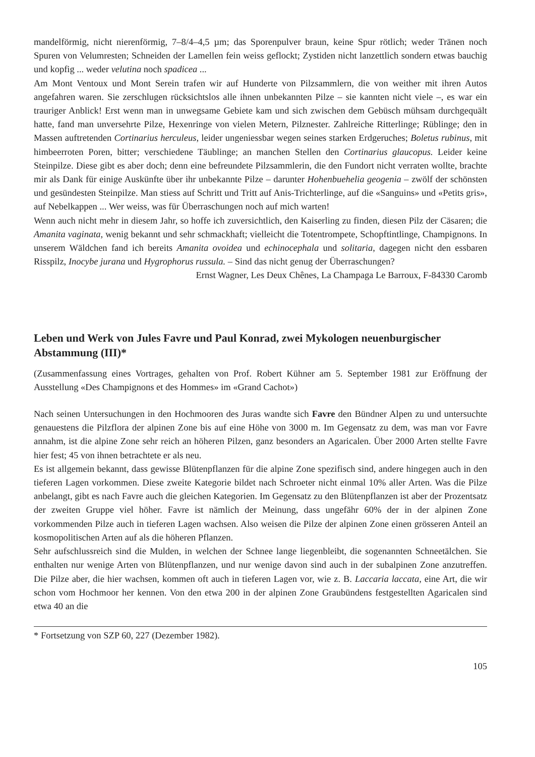mandelförmig, nicht nierenförmig, 7–8/4–4,5 µm; das Sporenpulver braun, keine Spur rötlich; weder Tränen noch Spuren von Velumresten; Schneiden der Lamellen fein weiss geflockt; Zystiden nicht lanzettlich sondern etwas bauchig und kopfig ... weder velutina noch spadicea ...
Am Mont Ventoux und Mont Serein trafen wir auf Hunderte von Pilzsammlern, die von weither mit ihren Autos angefahren waren. Sie zerschlugen rücksichtslos alle ihnen unbekannten Pilze – sie kannten nicht viele –, es war ein trauriger Anblick! Erst wenn man in unwegsame Gebiete kam und sich zwischen dem Gebüsch mühsam durchgequält hatte, fand man unversehrte Pilze, Hexenringe von vielen Metern, Pilznester. Zahlreiche Ritterlinge; Rüblinge; den in Massen auftretenden Cortinarius herculeus, leider ungeniessbar wegen seines starken Erdgeruches; Boletus rubinus, mit himbeerroten Poren, bitter; verschiedene Täublinge; an manchen Stellen den Cortinarius glaucopus. Leider keine Steinpilze. Diese gibt es aber doch; denn eine befreundete Pilzsammlerin, die den Fundort nicht verraten wollte, brachte mir als Dank für einige Auskünfte über ihr unbekannte Pilze – darunter Hohenbuehelia geogenia – zwölf der schönsten und gesündesten Steinpilze. Man stiess auf Schritt und Tritt auf Anis-Trichterlinge, auf die «Sanguins» und «Petits gris», auf Nebelkappen ... Wer weiss, was für Überraschungen noch auf mich warten!
Wenn auch nicht mehr in diesem Jahr, so hoffe ich zuversichtlich, den Kaiserling zu finden, diesen Pilz der Cäsaren; die Amanita vaginata, wenig bekannt und sehr schmackhaft; vielleicht die Totentrompete, Schopftintlinge, Champignons. In unserem Wäldchen fand ich bereits Amanita ovoidea und echinocephala und solitaria, dagegen nicht den essbaren Risspilz, Inocybe jurana und Hygrophorus russula. – Sind das nicht genug der Überraschungen?
Ernst Wagner, Les Deux Chênes, La Champaga Le Barroux, F-84330 Caromb
Leben und Werk von Jules Favre und Paul Konrad, zwei Mykologen neuenburgischer Abstammung (III)*
(Zusammenfassung eines Vortrages, gehalten von Prof. Robert Kühner am 5. September 1981 zur Eröffnung der Ausstellung «Des Champignons et des Hommes» im «Grand Cachot»)
Nach seinen Untersuchungen in den Hochmooren des Juras wandte sich Favre den Bündner Alpen zu und untersuchte genauestens die Pilzflora der alpinen Zone bis auf eine Höhe von 3000 m. Im Gegensatz zu dem, was man vor Favre annahm, ist die alpine Zone sehr reich an höheren Pilzen, ganz besonders an Agaricalen. Über 2000 Arten stellte Favre hier fest; 45 von ihnen betrachtete er als neu.
Es ist allgemein bekannt, dass gewisse Blütenpflanzen für die alpine Zone spezifisch sind, andere hingegen auch in den tieferen Lagen vorkommen. Diese zweite Kategorie bildet nach Schroeter nicht einmal 10% aller Arten. Was die Pilze anbelangt, gibt es nach Favre auch die gleichen Kategorien. Im Gegensatz zu den Blütenpflanzen ist aber der Prozentsatz der zweiten Gruppe viel höher. Favre ist nämlich der Meinung, dass ungefähr 60% der in der alpinen Zone vorkommenden Pilze auch in tieferen Lagen wachsen. Also weisen die Pilze der alpinen Zone einen grösseren Anteil an kosmopolitischen Arten auf als die höheren Pflanzen.
Sehr aufschlussreich sind die Mulden, in welchen der Schnee lange liegenbleibt, die sogenannten Schneetälchen. Sie enthalten nur wenige Arten von Blütenpflanzen, und nur wenige davon sind auch in der subalpinen Zone anzutreffen. Die Pilze aber, die hier wachsen, kommen oft auch in tieferen Lagen vor, wie z. B. Laccaria laccata, eine Art, die wir schon vom Hochmoor her kennen. Von den etwa 200 in der alpinen Zone Graubündens festgestellten Agaricalen sind etwa 40 an die
* Fortsetzung von SZP 60, 227 (Dezember 1982).
105